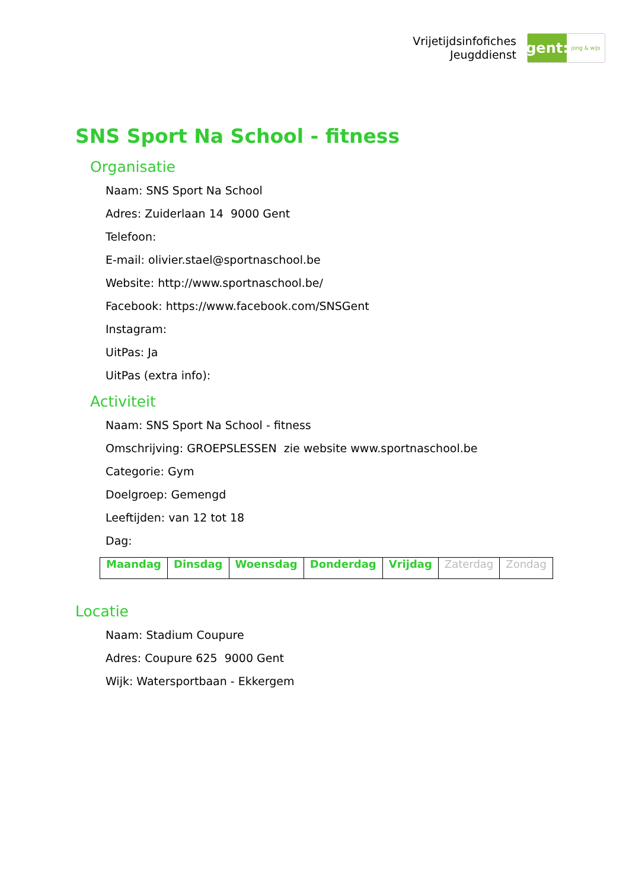Vrijetijdsinfofiches
Jeugddienst
gent:
jong & wijs
SNS Sport Na School - fitness
Organisatie
Naam: SNS Sport Na School
Adres: Zuiderlaan 14 9000 Gent
Telefoon:
E-mail: olivier.stael@sportnaschool.be
Website: http://www.sportnaschool.be/
Facebook: https://www.facebook.com/SNSGent
Instagram:
UitPas: Ja
UitPas (extra info):
Activiteit
Naam: SNS Sport Na School - fitness
Omschrijving: GROEPSLESSEN zie website www.sportnaschool.be
Categorie: Gym
Doelgroep: Gemengd
Leeftijden: van 12 tot 18
Dag:
| Maandag | Dinsdag | Woensdag | Donderdag | Vrijdag | Zaterdag | Zondag |
Locatie
Naam: Stadium Coupure
Adres: Coupure 625 9000 Gent
Wijk: Watersportbaan - Ekkergem